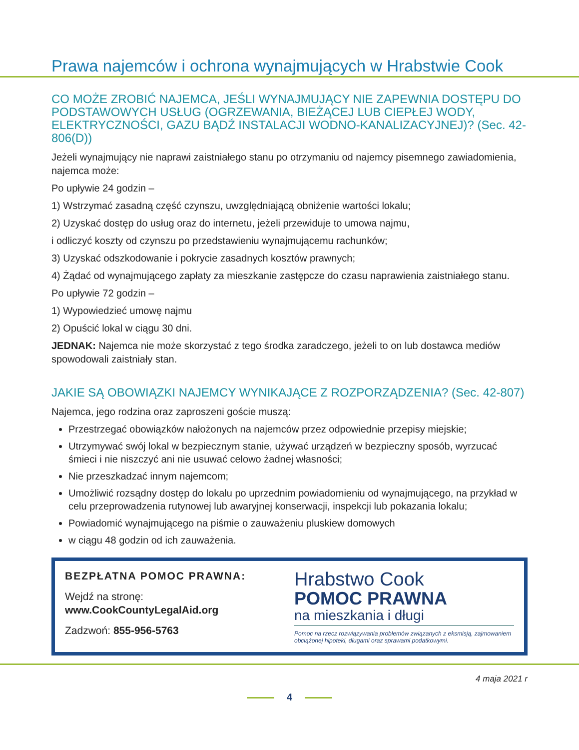Prawa najemców i ochrona wynajmujących w Hrabstwie Cook
CO MOŻE ZROBIĆ NAJEMCA, JEŚLI WYNAJMUJĄCY NIE ZAPEWNIA DOSTĘPU DO PODSTAWOWYCH USŁUG (OGRZEWANIA, BIEŻĄCEJ LUB CIEPŁEJ WODY, ELEKTRYCZNOŚCI, GAZU BĄDŹ INSTALACJI WODNO-KANALIZACYJNEJ)? (Sec. 42-806(D))
Jeżeli wynajmujący nie naprawi zaistniałego stanu po otrzymaniu od najemcy pisemnego zawiadomienia, najemca może:
Po upływie 24 godzin –
1) Wstrzymać zasadną część czynszu, uwzględniającą obniżenie wartości lokalu;
2) Uzyskać dostęp do usług oraz do internetu, jeżeli przewiduje to umowa najmu,
i odliczyć koszty od czynszu po przedstawieniu wynajmującemu rachunków;
3) Uzyskać odszkodowanie i pokrycie zasadnych kosztów prawnych;
4) Żądać od wynajmującego zapłaty za mieszkanie zastępcze do czasu naprawienia zaistniałego stanu.
Po upływie 72 godzin –
1) Wypowiedzieć umowę najmu
2) Opuścić lokal w ciągu 30 dni.
JEDNAK: Najemca nie może skorzystać z tego środka zaradczego, jeżeli to on lub dostawca mediów spowodowali zaistniały stan.
JAKIE SĄ OBOWIĄZKI NAJEMCY WYNIKAJĄCE Z ROZPORZĄDZENIA? (Sec. 42-807)
Najemca, jego rodzina oraz zaproszeni goście muszą:
Przestrzegać obowiązków nałożonych na najemców przez odpowiednie przepisy miejskie;
Utrzymywać swój lokal w bezpiecznym stanie, używać urządzeń w bezpieczny sposób, wyrzucać śmieci i nie niszczyć ani nie usuwać celowo żadnej własności;
Nie przeszkadzać innym najemcom;
Umożliwić rozsądny dostęp do lokalu po uprzednim powiadomieniu od wynajmującego, na przykład w celu przeprowadzenia rutynowej lub awaryjnej konserwacji, inspekcji lub pokazania lokalu;
Powiadomić wynajmującego na piśmie o zauważeniu pluskiew domowych
w ciągu 48 godzin od ich zauważenia.
BEZPŁATNA POMOC PRAWNA:
Wejdź na stronę:
www.CookCountyLegalAid.org
Zadzwoń: 855-956-5763
Hrabstwo Cook
POMOC PRAWNA
na mieszkania i długi
Pomoc na rzecz rozwiązywania problemów związanych z eksmisją, zajmowaniem obciążonej hipoteki, długami oraz sprawami podatkowymi.
4 maja 2021 r
4